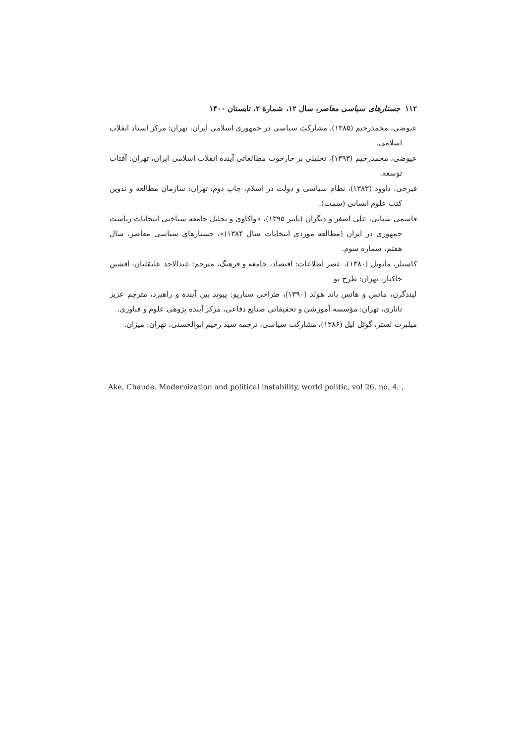۱۱۲ جستارهای سیاسی معاصر، سال ۱۲، شمارهٔ ۲، تابستان ۱۴۰۰
عیوضی، محمدرحیم (۱۳۸۵). مشارکت سیاسی در جمهوری اسلامی ایران، تهران: مرکز اسناد انقلاب اسلامی.
عیوضی، محمدرحیم (۱۳۹۳)، تحلیلی بر چارچوب مطالعاتی آینده انقلاب اسلامی ایران، تهران: آفتاب توسعه.
فیرحی، داوود (۱۳۸۳)، نظام سیاسی و دولت در اسلام، چاپ دوم، تهران: سازمان مطالعه و تدوین کتب علوم انسانی (سمت).
قاسمی سیانی، علی اصغر و دیگران (پاییز ۱۳۹۵)، «واکاوی و تحلیل جامعه شناختی انتخابات ریاست جمهوری در ایران (مطالعه موردی انتخابات سال ۱۳۸۴)»، جستارهای سیاسی معاصر، سال هفتم، سماره سوم.
کاستلز، مانویل (۱۳۸۰)، عصر اطلاعات: اقتصاد، جامعه و فرهنگ، مترجم: عبدالاحد علیقلیان، افشین خاکباز، تهران: طرح نو
لیندگرن، ماتس و هانس باند هولد (۱۳۹۰)، طراحی سناریو: پیوند بین آینده و راهبرد، مترجم عزیز تاتاری، تهران: مؤسسه آموزشی و تحقیقاتی صنایع دفاعی، مرکز آینده پژوهی علوم و فناوری.
میلبرث لستر، گوئل لیل (۱۳۸۶)، مشارکت سیاسی، ترجمه سید رحیم ابوالحسنی، تهران: میزان.
Ake, Chaude. Modernization and political instability, world politic, vol 26, no, 4, ,